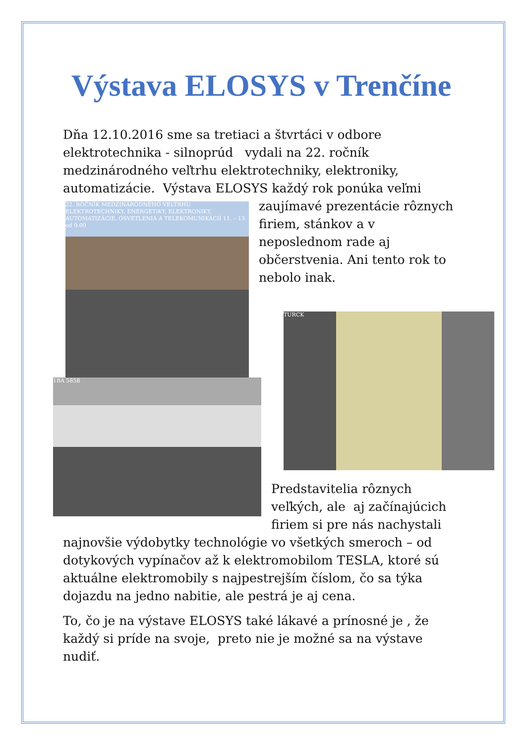Výstava ELOSYS v Trenčíne
Dňa 12.10.2016 sme sa tretiaci a štvrtáci v odbore elektrotechnika - silnoprúd vydali na 22. ročník medzinárodného veľtrhu elektrotechniky, elektroniky, automatizácie. Výstava ELOSYS každý rok ponúka veľmi zaujímavé prezentácie rôznych 22. ROČNÍK MEDZINÁRODNÉHO VELTRHU ELEKTROTECHNIKY, ENERGETIKY, ELEKTRONIKY, AUTOMATIZÁCIE, OSVETLENIA A TELEKOMUNIKÁCIÍ 11. – 13. od 9.00 firiem, stánkov a v neposlednom rade aj občerstvenia. Ani tento rok to nebolo inak.
TURCK
1BA 5858
Predstavitelia rôznych veľkých, ale aj začínajúcich firiem si pre nás nachystali najnovšie výdobytky technológie vo všetkých smeroch – od dotykových vypínačov až k elektromobilom TESLA, ktoré sú aktuálne elektromobily s najpestrejším číslom, čo sa týka dojazdu na jedno nabitie, ale pestrá je aj cena.
To, čo je na výstave ELOSYS také lákavé a prínosné je , že každý si príde na svoje, preto nie je možné sa na výstave nudiť.